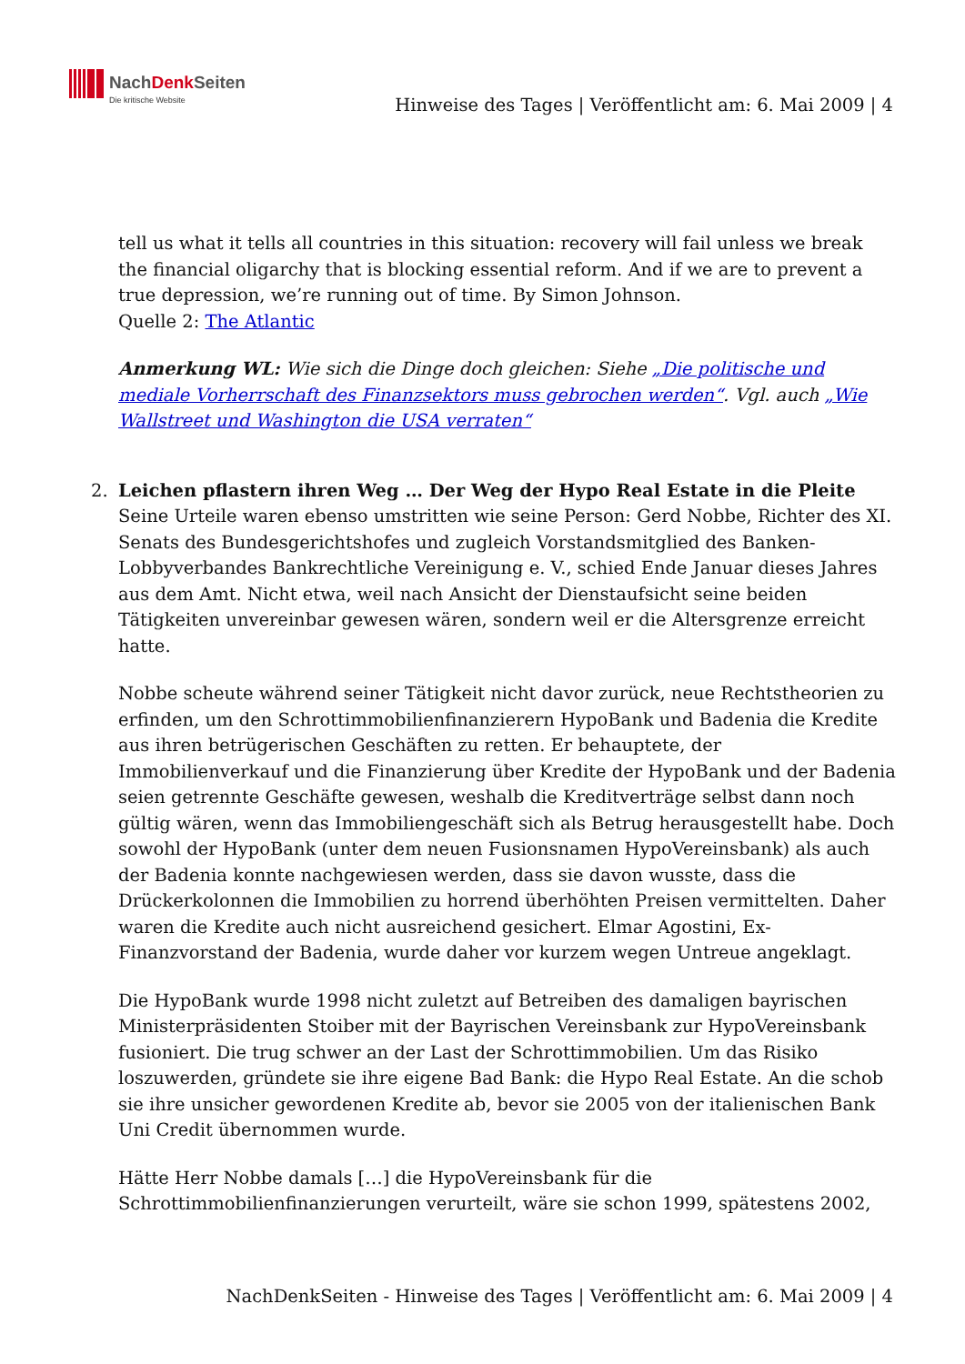NachDenk Seiten
Die kritische Website
Hinweise des Tages | Veröffentlicht am: 6. Mai 2009 | 4
tell us what it tells all countries in this situation: recovery will fail unless we break the financial oligarchy that is blocking essential reform. And if we are to prevent a true depression, we’re running out of time. By Simon Johnson.
Quelle 2: The Atlantic
Anmerkung WL: Wie sich die Dinge doch gleichen: Siehe „Die politische und mediale Vorherrschaft des Finanzsektors muss gebrochen werden“. Vgl. auch „Wie Wallstreet und Washington die USA verraten“
2. Leichen pflastern ihren Weg … Der Weg der Hypo Real Estate in die Pleite
Seine Urteile waren ebenso umstritten wie seine Person: Gerd Nobbe, Richter des XI. Senats des Bundesgerichtshofes und zugleich Vorstandsmitglied des Banken-Lobbyverbandes Bankrechtliche Vereinigung e. V., schied Ende Januar dieses Jahres aus dem Amt. Nicht etwa, weil nach Ansicht der Dienstaufsicht seine beiden Tätigkeiten unvereinbar gewesen wären, sondern weil er die Altersgrenze erreicht hatte.
Nobbe scheute während seiner Tätigkeit nicht davor zurück, neue Rechtstheorien zu erfinden, um den Schrottimmobilienfinanzierern HypoBank und Badenia die Kredite aus ihren betrügerischen Geschäften zu retten. Er behauptete, der Immobilienverkauf und die Finanzierung über Kredite der HypoBank und der Badenia seien getrennte Geschäfte gewesen, weshalb die Kreditverträge selbst dann noch gültig wären, wenn das Immobiliengeschäft sich als Betrug herausgestellt habe. Doch sowohl der HypoBank (unter dem neuen Fusionsnamen HypoVereinsbank) als auch der Badenia konnte nachgewiesen werden, dass sie davon wusste, dass die Drückerkolonnen die Immobilien zu horrend überhöhten Preisen vermittelten. Daher waren die Kredite auch nicht ausreichend gesichert. Elmar Agostini, Ex-Finanzvorstand der Badenia, wurde daher vor kurzem wegen Untreue angeklagt.
Die HypoBank wurde 1998 nicht zuletzt auf Betreiben des damaligen bayrischen Ministerpräsidenten Stoiber mit der Bayrischen Vereinsbank zur HypoVereinsbank fusioniert. Die trug schwer an der Last der Schrottimmobilien. Um das Risiko loszuwerden, gründete sie ihre eigene Bad Bank: die Hypo Real Estate. An die schob sie ihre unsicher gewordenen Kredite ab, bevor sie 2005 von der italienischen Bank Uni Credit übernommen wurde.
Hätte Herr Nobbe damals […] die HypoVereinsbank für die Schrottimmobilienfinanzierungen verurteilt, wäre sie schon 1999, spätestens 2002,
NachDenkSeiten - Hinweise des Tages | Veröffentlicht am: 6. Mai 2009 | 4